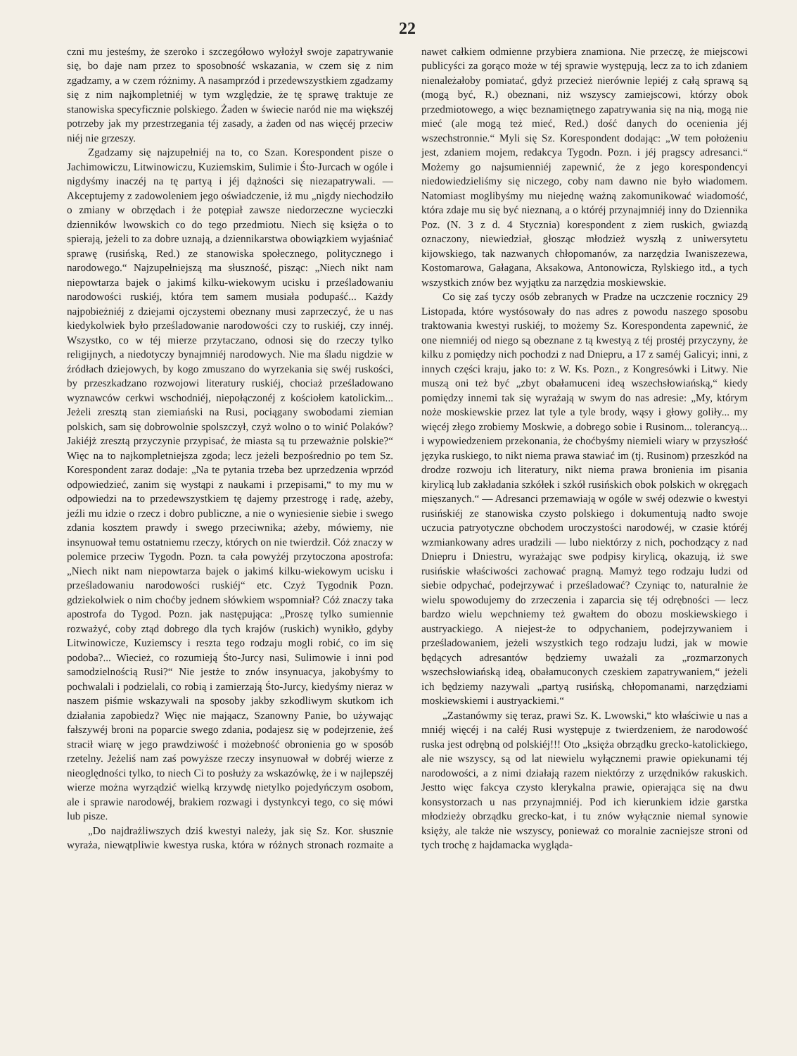22
czni mu jesteśmy, że szeroko i szczegółowo wyłożył swoje zapatrywanie się, bo daje nam przez to sposobność wskazania, w czem się z nim zgadzamy, a w czem różnimy. A nasamprzód i przedewszystkiem zgadzamy się z nim najkompletniéj w tym względzie, że tę sprawę traktuje ze stanowiska specyficznie polskiego. Żaden w świecie naród nie ma większéj potrzeby jak my przestrzegania téj zasady, a żaden od nas więcéj przeciw niéj nie grzeszy.
Zgadzamy się najzupełniéj na to, co Szan. Korespondent pisze o Jachimowiczu, Litwinowiczu, Kuziemskim, Sulimie i Śto-Jurcach w ogóle i nigdyśmy inaczéj na tę partyą i jéj dążności się niezapatrywali. — Akceptujemy z zadowoleniem jego oświadczenie, iż mu „nigdy niechodziło o zmiany w obrzędach i że potępiał zawsze niedorzeczne wycieczki dzienników lwowskich co do tego przedmiotu. Niech się księża o to spierają, jeżeli to za dobre uznają, a dziennikarstwa obowiązkiem wyjaśniać sprawę (rusińską, Red.) ze stanowiska społecznego, politycznego i narodowego.“ Najzupełniejszą ma słuszność, pisząc: „Niech nikt nam niepowtarza bajek o jakimś kilku-wiekowym ucisku i prześladowaniu narodowości ruskiéj, która tem samem musiała podupaść... Każdy najpobieżniéj z dziejami ojczystemi obeznany musi zaprzeczyć, że u nas kiedykolwiek było prześladowanie narodowości czy to ruskiéj, czy innéj. Wszystko, co w téj mierze przytaczano, odnosi się do rzeczy tylko religijnych, a niedotyczy bynajmniéj narodowych. Nie ma śladu nigdzie w źródłach dziejowych, by kogo zmuszano do wyrzekania się swéj ruskości, by przeszkadzano rozwojowi literatury ruskiéj, chociaż prześladowano wyznawców cerkwi wschodniéj, niepołączonéj z kościołem katolickim... Jeżeli zresztą stan ziemiański na Rusi, pociągany swobodami ziemian polskich, sam się dobrowolnie spolszczył, czyż wolno o to winić Polaków? Jakiéjż zresztą przyczynie przypisać, że miasta są tu przeważnie polskie?“ Więc na to najkompletniejsza zgoda; lecz jeżeli bezpośrednio po tem Sz. Korespondent zaraz dodaje: „Na te pytania trzeba bez uprzedzenia wprzód odpowiedzieć, zanim się wystąpi z naukami i przepisami,“ to my mu w odpowiedzi na to przedewszystkiem tę dajemy przestrogę i radę, ażeby, jeźli mu idzie o rzecz i dobro publiczne, a nie o wyniesienie siebie i swego zdania kosztem prawdy i swego przeciwnika; ażeby, mówiemy, nie insynuował temu ostatniemu rzeczy, których on nie twierdził. Cóż znaczy w polemice przeciw Tygodn. Pozn. ta cała powyżéj przytoczona apostrofa: „Niech nikt nam niepowtarza bajek o jakimś kilku-wiekowym ucisku i prześladowaniu narodowości ruskiéj“ etc. Czyż Tygodnik Pozn. gdziekolwiek o nim choćby jednem słówkiem wspomniał? Cóż znaczy taka apostrofa do Tygod. Pozn. jak następująca: „Proszę tylko sumiennie rozważyć, coby ztąd dobrego dla tych krajów (ruskich) wynikło, gdyby Litwinowicze, Kuziemscy i reszta tego rodzaju mogli robić, co im się podoba?... Wiecież, co rozumieją Śto-Jurcy nasi, Sulimowie i inni pod samodzielnością Rusi?“ Nie jestże to znów insynuacya, jakobyśmy to pochwalali i podzielali, co robią i zamierzają Śto-Jurcy, kiedyśmy nieraz w naszem piśmie wskazywali na sposoby jakby szkodliwym skutkom ich działania zapobiedz? Więc nie mająacz, Szanowny Panie, bo używając fałszywéj broni na poparcie swego zdania, podajesz się w podejrzenie, żeś stracił wiarę w jego prawdziwość i możebność obronienia go w sposób rzetelny. Jeżeliś nam zaś powyższe rzeczy insynuował w dobréj wierze z nieoględności tylko, to niech Ci to posłuży za wskazówkę, że i w najlepszéj wierze można wyrządzić wielką krzywdę nietylko pojedyńczym osobom, ale i sprawie narodowéj, brakiem rozwagi i dystynkcyi tego, co się mówi lub pisze.
„Do najdrażliwszych dziś kwestyi należy, jak się Sz. Kor. słusznie wyraża, niewątpliwie kwestya ruska, która w różnych stronach rozmaite a nawet całkiem odmienne przybiera znamiona. Nie przeczę, że miejscowi publicyści za gorąco może w téj sprawie występują, lecz za to ich zdaniem nienależałoby pomiatać, gdyż przecież nierównie lepiéj z całą sprawą są (mogą być, R.) obeznani, niż wszyscy zamiejscowi, którzy obok przedmiotowego, a więc beznamiętnego zapatrywania się na nią, mogą nie mieć (ale mogą też mieć, Red.) dość danych do ocenienia jéj wszechstronnie.“ Myli się Sz. Korespondent dodając: „W tem położeniu jest, zdaniem mojem, redakcya Tygodn. Pozn. i jéj pragscy adresanci.“ Możemy go najsumienniéj zapewnić, że z jego korespondencyi niedowiedzieliśmy się niczego, coby nam dawno nie było wiadomem. Natomiast moglibyśmy mu niejednę ważną zakomunikować wiadomość, która zdaje mu się być nieznaną, a o któréj przynajmniéj inny do Dziennika Poz. (N. 3 z d. 4 Stycznia) korespondent z ziem ruskich, gwiazdą oznaczony, niewiedział, głosząc młodzież wyszłą z uniwersytetu kijowskiego, tak nazwanych chłopomanów, za narzędzia Iwaniszezewa, Kostomarowa, Gałagana, Aksakowa, Antonowicza, Rylskiego itd., a tych wszystkich znów bez wyjątku za narzędzia moskiewskie.
Co się zaś tyczy osób zebranych w Pradze na uczczenie rocznicy 29 Listopada, które wystósowały do nas adres z powodu naszego sposobu traktowania kwestyi ruskiéj, to możemy Sz. Korespondenta zapewnić, że one niemniéj od niego są obeznane z tą kwestyą z téj prostéj przyczyny, że kilku z pomiędzy nich pochodzi z nad Dniepru, a 17 z saméj Galicyi; inni, z innych części kraju, jako to: z W. Ks. Pozn., z Kongresówki i Litwy. Nie muszą oni też być „zbyt obałamuceni ideą wszechsłowiańską,“ kiedy pomiędzy innemi tak się wyrażają w swym do nas adresie: „My, którym noże moskiewskie przez lat tyle a tyle brody, wąsy i głowy goliły... my więcéj złego zrobiemy Moskwie, a dobrego sobie i Rusinom... tolerancyą... i wypowiedzeniem przekonania, że choćbyśmy niemieli wiary w przyszłość języka ruskiego, to nikt niema prawa stawiać im (tj. Rusinom) przeszkód na drodze rozwoju ich literatury, nikt niema prawa bronienia im pisania kirylicą lub zakładania szkółek i szkół rusińskich obok polskich w okręgach mięszanych.“ — Adresanci przemawiają w ogóle w swéj odezwie o kwestyi rusińskiéj ze stanowiska czysto polskiego i dokumentują nadto swoje uczucia patryotyczne obchodem uroczystości narodowéj, w czasie któréj wzmiankowany adres uradzili — lubo niektórzy z nich, pochodzący z nad Dniepru i Dniestru, wyrażając swe podpisy kirylicą, okazują, iż swe rusińskie właściwości zachować pragną. Mamyż tego rodzaju ludzi od siebie odpychać, podejrzywać i prześladować? Czyniąc to, naturalnie że wielu spowodujemy do zrzeczenia i zaparcia się téj odrębności — lecz bardzo wielu wepchniemy też gwałtem do obozu moskiewskiego i austryackiego. A niejest-że to odpychaniem, podejrzywaniem i prześladowaniem, jeżeli wszystkich tego rodzaju ludzi, jak w mowie będących adresantów będziemy uważali za „rozmarzonych wszechsłowiańską ideą, obałamuconych czeskiem zapatrywaniem,“ jeżeli ich będziemy nazywali „partyą rusińską, chłopomanami, narzędziami moskiewskiemi i austryackiemi.“
„Zastanówmy się teraz, prawi Sz. K. Lwowski,“ kto właściwie u nas a mniéj więcéj i na całéj Rusi występuje z twierdzeniem, że narodowość ruska jest odrębną od polskiéj!!! Oto „księża obrządku grecko-katolickiego, ale nie wszyscy, są od lat niewielu wyłącznemi prawie opiekunami téj narodowości, a z nimi działają razem niektórzy z urzędników rakuskich. Jestto więc fakcya czysto klerykalna prawie, opierająca się na dwu konsystorzach u nas przynajmniéj. Pod ich kierunkiem idzie garstka młodzieży obrządku grecko-kat, i tu znów wyłącznie niemal synowie księży, ale także nie wszyscy, ponieważ co moralnie zacniejsze stroni od tych trochę z hajdamacka wygląda-